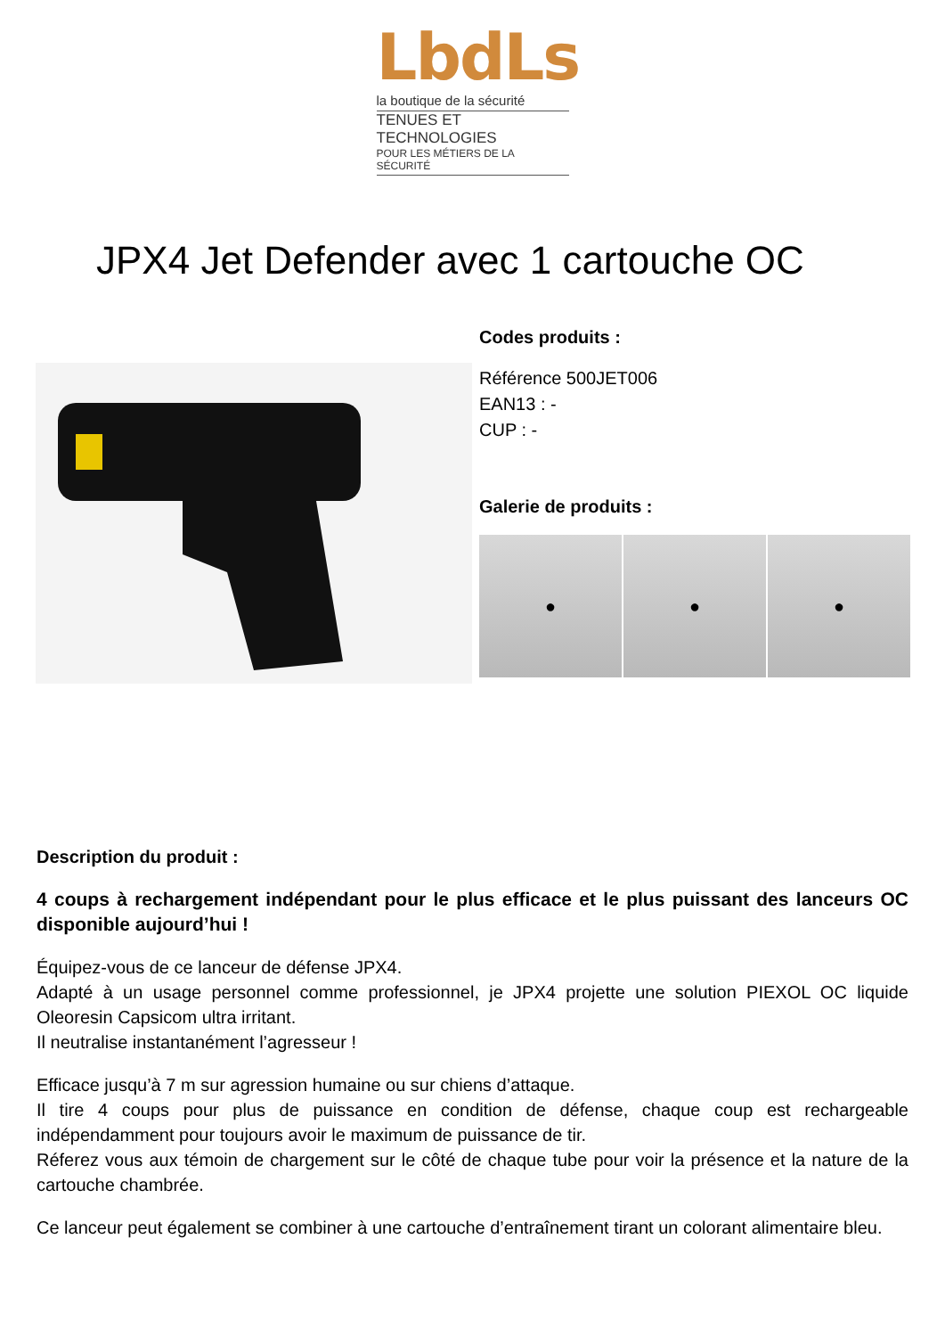LbdLs
la boutique de la sécurité
TENUES ET TECHNOLOGIES
POUR LES MÉTIERS DE LA SÉCURITÉ
JPX4 Jet Defender avec 1 cartouche OC
Codes produits :
Référence 500JET006
EAN13 : -
CUP : -
Galerie de produits :
● ● ●
Description du produit :
4 coups à rechargement indépendant pour le plus efficace et le plus puissant des lanceurs OC disponible aujourd’hui !
Équipez-vous de ce lanceur de défense JPX4.
Adapté à un usage personnel comme professionnel, je JPX4 projette une solution PIEXOL OC liquide Oleoresin Capsicom ultra irritant.
Il neutralise instantanément l’agresseur !
Efficace jusqu’à 7 m sur agression humaine ou sur chiens d’attaque.
Il tire 4 coups pour plus de puissance en condition de défense, chaque coup est rechargeable indépendamment pour toujours avoir le maximum de puissance de tir.
Réferez vous aux témoin de chargement sur le côté de chaque tube pour voir la présence et la nature de la cartouche chambrée.
Ce lanceur peut également se combiner à une cartouche d’entraînement tirant un colorant alimentaire bleu.